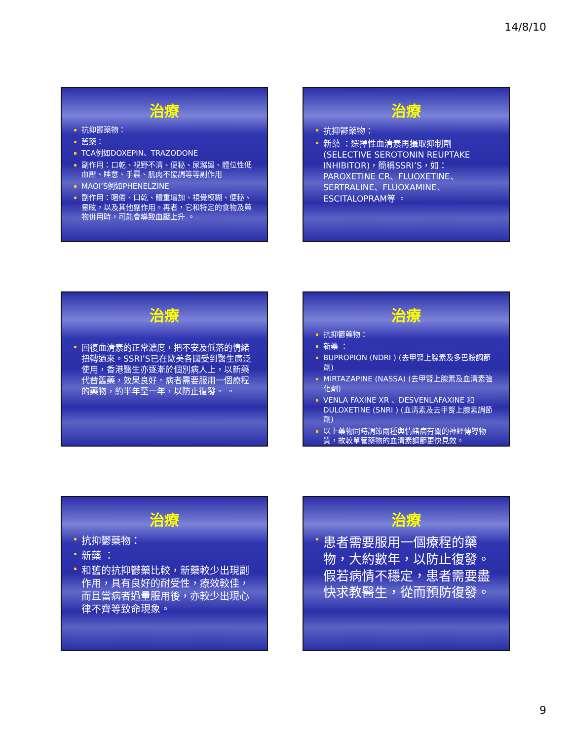14/8/10
治療
抗抑鬱藥物：
舊藥：
TCA例如DOXEPIN、TRAZODONE
副作用：口乾、視野不清、便秘、尿瀦留、體位性低血壓、睡意、手震、肌肉不協調等等副作用
MAOI’S例如PHENELZINE
副作用：睏倦、口乾、體重增加、視覺模糊、便秘、暈眩，以及其他副作用。再者，它和特定的食物及藥物併用時，可能會導致血壓上升 。
治療
抗抑鬱藥物：
新藥 ：選擇性血清素再攝取抑制劑 (SELECTIVE SEROTONIN REUPTAKE INHIBITOR)，簡稱SSRI’S，如：PAROXETINE CR、FLUOXETINE、SERTRALINE、FLUOXAMINE、ESCITALOPRAM等 。
治療
回復血清素的正常濃度，把不安及低落的情緒扭轉過來。SSRI’S已在歐美各國受到醫生廣泛使用，香港醫生亦逐漸於個別病人上，以新藥代替舊藥，效果良好。病者需要服用一個療程的藥物，約半年至一年，以防止復發。 。
治療
抗抑鬱藥物：
新藥 ：
BUPROPION (NDRI ) (去甲腎上腺素及多巴胺調節劑)
MIRTAZAPINE (NASSA) (去甲腎上腺素及血清素強化劑)
VENLA FAXINE XR 、DESVENLAFAXINE 和 DULOXETINE (SNRI ) (血清素及去甲腎上腺素調節劑)
以上藥物同時調節兩種與情緒病有關的神經傳導物質，故較單管藥物的血清素調節更快見效。
治療
抗抑鬱藥物：
新藥 ：
和舊的抗抑鬱藥比較，新藥較少出現副作用，具有良好的耐受性，療效較佳，而且當病者過量服用後，亦較少出現心律不齊等致命現象。
治療
患者需要服用一個療程的藥物，大約數年，以防止復發。假若病情不穩定，患者需要盡快求教醫生，從而預防復發。
9